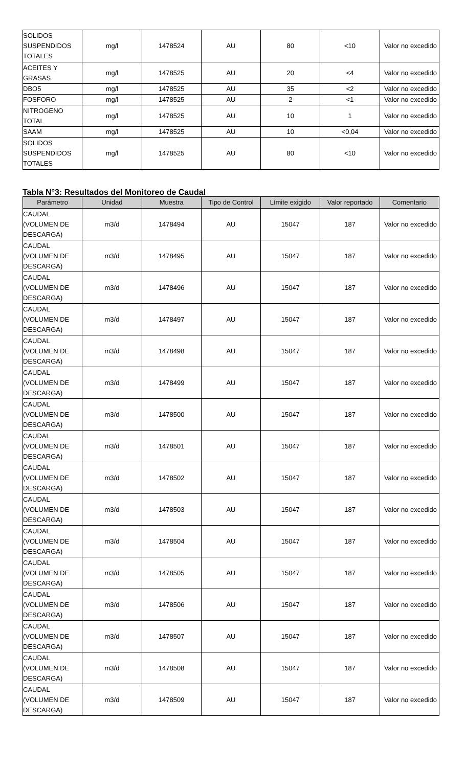| SOLIDOS SUSPENDIDOS TOTALES | mg/l | 1478524 | AU | 80 | <10 | Valor no excedido |
| ACEITES Y GRASAS | mg/l | 1478525 | AU | 20 | <4 | Valor no excedido |
| DBO5 | mg/l | 1478525 | AU | 35 | <2 | Valor no excedido |
| FOSFORO | mg/l | 1478525 | AU | 2 | <1 | Valor no excedido |
| NITROGENO TOTAL | mg/l | 1478525 | AU | 10 | 1 | Valor no excedido |
| SAAM | mg/l | 1478525 | AU | 10 | <0,04 | Valor no excedido |
| SOLIDOS SUSPENDIDOS TOTALES | mg/l | 1478525 | AU | 80 | <10 | Valor no excedido |
Tabla N°3: Resultados del Monitoreo de Caudal
| Parámetro | Unidad | Muestra | Tipo de Control | Límite exigido | Valor reportado | Comentario |
| --- | --- | --- | --- | --- | --- | --- |
| CAUDAL (VOLUMEN DE DESCARGA) | m3/d | 1478494 | AU | 15047 | 187 | Valor no excedido |
| CAUDAL (VOLUMEN DE DESCARGA) | m3/d | 1478495 | AU | 15047 | 187 | Valor no excedido |
| CAUDAL (VOLUMEN DE DESCARGA) | m3/d | 1478496 | AU | 15047 | 187 | Valor no excedido |
| CAUDAL (VOLUMEN DE DESCARGA) | m3/d | 1478497 | AU | 15047 | 187 | Valor no excedido |
| CAUDAL (VOLUMEN DE DESCARGA) | m3/d | 1478498 | AU | 15047 | 187 | Valor no excedido |
| CAUDAL (VOLUMEN DE DESCARGA) | m3/d | 1478499 | AU | 15047 | 187 | Valor no excedido |
| CAUDAL (VOLUMEN DE DESCARGA) | m3/d | 1478500 | AU | 15047 | 187 | Valor no excedido |
| CAUDAL (VOLUMEN DE DESCARGA) | m3/d | 1478501 | AU | 15047 | 187 | Valor no excedido |
| CAUDAL (VOLUMEN DE DESCARGA) | m3/d | 1478502 | AU | 15047 | 187 | Valor no excedido |
| CAUDAL (VOLUMEN DE DESCARGA) | m3/d | 1478503 | AU | 15047 | 187 | Valor no excedido |
| CAUDAL (VOLUMEN DE DESCARGA) | m3/d | 1478504 | AU | 15047 | 187 | Valor no excedido |
| CAUDAL (VOLUMEN DE DESCARGA) | m3/d | 1478505 | AU | 15047 | 187 | Valor no excedido |
| CAUDAL (VOLUMEN DE DESCARGA) | m3/d | 1478506 | AU | 15047 | 187 | Valor no excedido |
| CAUDAL (VOLUMEN DE DESCARGA) | m3/d | 1478507 | AU | 15047 | 187 | Valor no excedido |
| CAUDAL (VOLUMEN DE DESCARGA) | m3/d | 1478508 | AU | 15047 | 187 | Valor no excedido |
| CAUDAL (VOLUMEN DE DESCARGA) | m3/d | 1478509 | AU | 15047 | 187 | Valor no excedido |